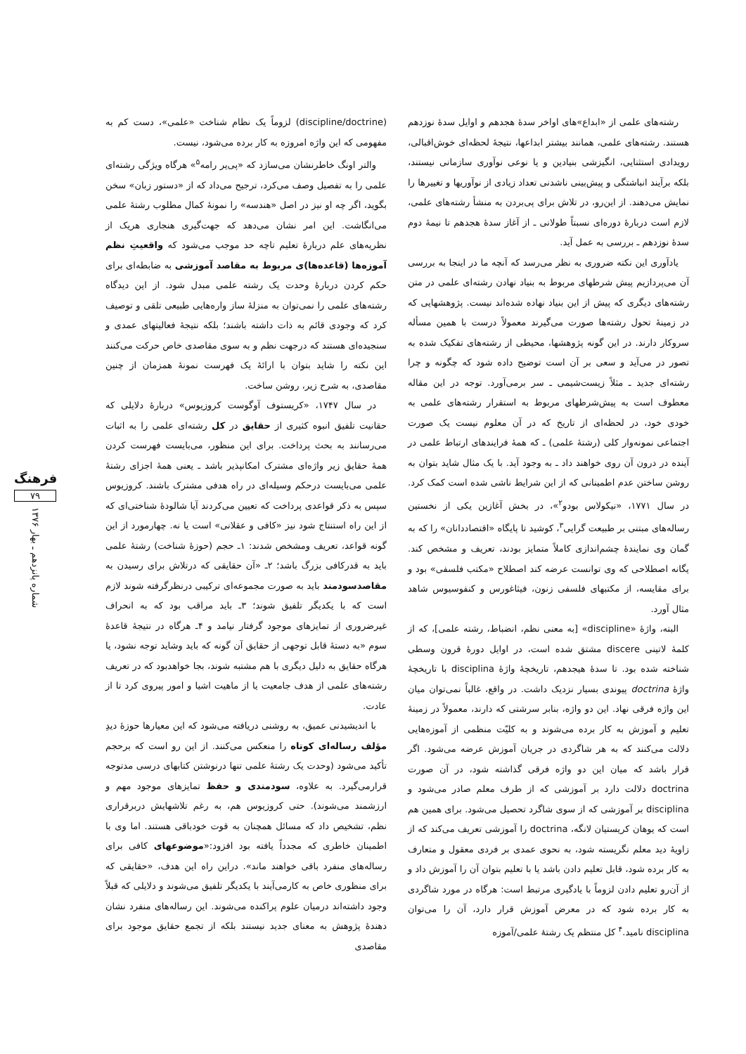رشته‌های علمی از «ابداع»های اواخر سدهٔ هجدهم و اوایل سدهٔ نوزدهم هستند. رشته‌های علمی، همانند بیشتر ابداعها، نتیجهٔ لحظه‌ای خوش‌اقبالی، رویدادی استثنایی، انگیزشی بنیادین و یا نوعی نوآوری سازمانی نیستند، بلکه برآیند انباشتگی و پیش‌بینی ناشدنی تعداد زیادی از نوآوریها و تغییرها را نمایش می‌دهند. از این‌رو، در تلاش برای پی‌بردن به منشأ رشته‌های علمی، لازم است دربارهٔ دوره‌ای نسبتاً طولانی ـ از آغاز سدهٔ هجدهم تا نیمهٔ دوم سدهٔ نوزدهم ـ بررسی به عمل آید.
یادآوری این نکته ضروری به نظر می‌رسد که آنچه ما در اینجا به بررسی آن می‌پردازیم پیش شرطهای مربوط به بنیاد نهادن رشته‌ای علمی در متن رشته‌های دیگری که پیش از این بنیاد نهاده شده‌اند نیست. پژوهشهایی که در زمینهٔ تحول رشته‌ها صورت می‌گیرند معمولاً درست با همین مسأله سروکار دارند. در این گونه پژوهشها، محیطی از رشته‌های تفکیک شده به تصور در می‌آید و سعی بر آن است توضیح داده شود که چگونه و چرا رشته‌ای جدید ـ مثلاً زیست‌شیمی ـ سر برمی‌آورد. توجه در این مقاله معطوف است به پیش‌شرطهای مربوط به استقرار رشته‌های علمی به خودی خود، در لحظه‌ای از تاریخ که در آن معلوم نیست یک صورت اجتماعی نمونه‌وار کلی (رشتهٔ علمی) ـ که همهٔ فرایندهای ارتباط علمی در آینده در درون آن روی خواهند داد ـ به وجود آید. با یک مثال شاید بتوان به روشن ساختن عدم اطمینانی که از این شرایط ناشی شده است کمک کرد. در سال ۱۷۷۱، «نیکولاس بودو<sup>۲</sup>»، در بخش آغازین یکی از نخستین رساله‌های مبتنی بر طبیعت گرایی<sup>۳</sup>، کوشید تا پایگاه «اقتصاددانان» را که به گمان وی نمایندهٔ چشم‌اندازی کاملاً متمایز بودند، تعریف و مشخص کند. یگانه اصطلاحی که وی توانست عرضه کند اصطلاح «مکتب فلسفی» بود و برای مقایسه، از مکتبهای فلسفی زنون، فیثاغورس و کنفوسیوس شاهد مثال آورد.
البته، واژهٔ «discipline» [به معنی نظم، انضباط، رشته علمی]، که از کلمهٔ لاتینی discere مشتق شده است، در اوایل دورهٔ قرون وسطی شناخته شده بود. تا سدهٔ هیجدهم، تاریخچهٔ واژهٔ disciplina با تاریخچهٔ واژهٔ doctrina پیوندی بسیار نزدیک داشت. در واقع، غالباً نمی‌توان میان این واژه فرقی نهاد. این دو واژه، بنابر سرشتی که دارند، معمولاً در زمینهٔ تعلیم و آموزش به کار برده می‌شوند و به کلیّت منظمی از آموزه‌هایی دلالت می‌کنند که به هر شاگردی در جریان آموزش عرضه می‌شود. اگر قرار باشد که میان این دو واژه فرقی گذاشته شود، در آن صورت doctrina دلالت دارد بر آموزشی که از طرف معلم صادر می‌شود و disciplina بر آموزشی که از سوی شاگرد تحصیل می‌شود. برای همین هم است که یوهان کریستیان لانگه، doctrina را آموزشی تعریف می‌کند که از زاویهٔ دید معلم نگریسته شود، به نحوی عمدی بر فردی معقول و متعارف به کار برده شود، قابل تعلیم دادن باشد یا با تعلیم بتوان آن را آموزش داد و از آن‌رو تعلیم دادن لزوماً با یادگیری مرتبط است: هرگاه در مورد شاگردی به کار برده شود که در معرض آموزش قرار دارد، آن را می‌توان disciplina نامید.<sup>۴</sup> کل منتظم یک رشتهٔ علمی/آموزه
(discipline/doctrine) لزوماً یک نظام شناخت «علمی»، دست کم به مفهومی که این واژه امروزه به کار برده می‌شود، نیست.
والتر اونگ خاطرنشان می‌سازد که «پی‌یر رامه<sup>۵</sup>» هرگاه ویژگی رشته‌ای علمی را به تفصیل وصف می‌کرد، ترجیح می‌داد که از «دستور زبان» سخن بگوید، اگر چه او نیز در اصل «هندسه» را نمونهٔ کمال مطلوب رشتهٔ علمی می‌انگاشت. این امر نشان می‌دهد که جهت‌گیری هنجاری هریک از نظریه‌های علم دربارهٔ تعلیم تاچه حد موجب می‌شود که واقعیتِ نظم آموزه‌ها (قاعده‌ها)ی مربوط به مقاصد آموزشی به ضابطه‌ای برای حکم کردن دربارهٔ وحدت یک رشته علمی مبدل شود. از این دیدگاه رشته‌های علمی را نمی‌توان به منزلهٔ ساز واره‌هایی طبیعی تلقی و توصیف کرد که وجودی قائم به ذات داشته باشند؛ بلکه نتیجهٔ فعالیتهای عمدی و سنجیده‌ای هستند که درجهت نظم و به سوی مقاصدی خاص حرکت می‌کنند این نکته را شاید بتوان با ارائهٔ یک فهرست نمونهٔ همزمان از چنین مقاصدی، به شرح زیر، روشن ساخت.
در سال ۱۷۴۷، «کریستوف آوگوست کروزیوس» دربارهٔ دلایلی که حقانیت تلفیق انبوه کثیری از حقایق در کل رشته‌ای علمی را به اثبات می‌رسانند به بحث پرداخت. برای این منظور، می‌بایست فهرست کردن همهٔ حقایق زیر واژه‌ای مشترک امکانپذیر باشد ـ یعنی همهٔ اجزای رشتهٔ علمی می‌بایست درحکم وسیله‌ای در راه هدفی مشترک باشند. کروزیوس سپس به ذکر قواعدی پرداخت که تعیین می‌کردند آیا شالودهٔ شناختی‌ای که از این راه استنتاج شود نیز «کافی و عقلانی» است یا نه. چهارمورد از این گونه قواعد، تعریف ومشخص شدند: ۱ـ حجم (حوزهٔ شناخت) رشتهٔ علمی باید به قدرکافی بزرگ باشد؛ ۲ـ «آن حقایقی که درتلاش برای رسیدن به مقاصدسودمند باید به صورت مجموعه‌ای ترکیبی درنظرگرفته شوند لازم است که با یکدیگر تلفیق شوند؛ ۳ـ باید مراقب بود که به انحراف غیرضروری از تمایزهای موجود گرفتار نیامد و ۴ـ هرگاه در نتیجهٔ قاعدهٔ سوم «به دستهٔ قابل توجهی از حقایق آن گونه که باید وشاید توجه نشود، یا هرگاه حقایق به دلیل دیگری با هم مشتبه شوند، بجا خواهدبود که در تعریف رشته‌های علمی از هدف جامعیت یا از ماهیت اشیا و امور پیروی کرد تا از عادت.
با اندیشیدنی عمیق، به روشنی دریافته می‌شود که این معیارها حوزهٔ دیدِ مؤلف رساله‌ای کوتاه را منعکس می‌کنند. از این رو است که برحجم تأکید می‌شود (وحدت یک رشتهٔ علمی تنها درنوشتن کتابهای درسی مدتوجه قرارمی‌گیرد. به علاوه، سودمندی و حفظ تمایزهای موجود مهم و ارزشمند می‌شوند). حتی کروزیوس هم، به رغم تلاشهایش دربرقراری نظم، تشخیص داد که مسائل همچنان به قوت خودباقی هستند. اما وی با اطمینان خاطری که مجدداً یافته بود افزود:«موضوعهای کافی برای رساله‌های منفرد باقی خواهند ماند». دراین راه این هدف، «حقایقی که برای منظوری خاص به کارمی‌آیند با یکدیگر تلفیق می‌شوند و دلایلی که قبلاً وجود داشته‌اند درمیان علوم پراکنده می‌شوند. این رساله‌های منفرد نشان دهندهٔ پژوهش به معنای جدید نیستند بلکه از تجمع حقایق موجود برای مقاصدی
فرهنگ
۷۹
شماره پانزدهم ـ بهار ۱۳۷۶